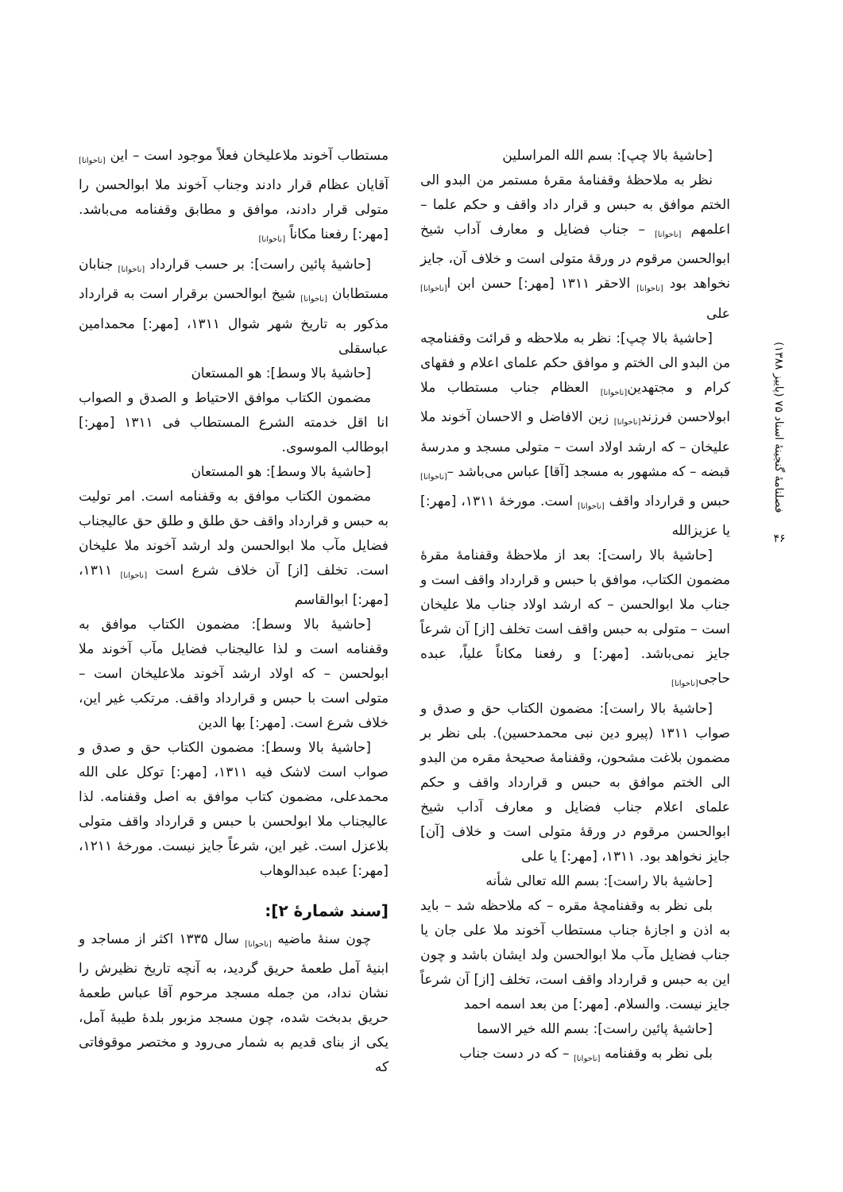فصلنامهٔ گنجینهٔ اسناد ۷۵ (پاییز ۱۳۸۸)
۴۶
[حاشیهٔ بالا چپ]: بسم الله المراسلین
نظر به ملاحظهٔ وقفنامهٔ مقرهٔ مستمر من البدو الی الختم موافق به حبس و قرار داد واقف و حکم علما – اعلمهم <sub>[ناخوانا]</sub> – جناب فضایل و معارف آداب شیخ ابوالحسن مرقوم در ورقهٔ متولی است و خلاف آن، جایز نخواهد بود <sub>[ناخوانا]</sub> الاحقر ۱۳۱۱ [مهر:] حسن ابن ا<sub>[ناخوانا]</sub> علی
[حاشیهٔ بالا چپ]: نظر به ملاحظه و قرائت وقفنامچه من البدو الی الختم و موافق حکم علمای اعلام و فقهای کرام و مجتهدین<sub>[ناخوانا]</sub> العظام جناب مستطاب ملا ابولاحسن فرزند<sub>[ناخوانا]</sub> زین الافاضل و الاحسان آخوند ملا علیخان – که ارشد اولاد است – متولی مسجد و مدرسهٔ قبضه – که مشهور به مسجد [آقا] عباس می‌باشد –<sub>[ناخوانا]</sub> حبس و قرارداد واقف <sub>[ناخوانا]</sub> است. مورخهٔ ۱۳۱۱، [مهر:] یا عزیزالله
[حاشیهٔ بالا راست]: بعد از ملاحظهٔ وقفنامهٔ مقرهٔ مضمون الکتاب، موافق با حبس و قرارداد واقف است و جناب ملا ابوالحسن – که ارشد اولاد جناب ملا علیخان است – متولی به حبس واقف است تخلف [از] آن شرعاً جایز نمی‌باشد. [مهر:] و رفعنا مکاناً علیاً، عبده حاجی<sub>[ناخوانا]</sub>
[حاشیهٔ بالا راست]: مضمون الکتاب حق و صدق و صواب ۱۳۱۱ (پیرو دین نبی محمدحسین). بلی نظر بر مضمون بلاغت مشحون، وقفنامهٔ صحیحهٔ مقره من البدو الی الختم موافق به حبس و قرارداد واقف و حکم علمای اعلام جناب فضایل و معارف آداب شیخ ابوالحسن مرقوم در ورقهٔ متولی است و خلاف [آن] جایز نخواهد بود. ۱۳۱۱، [مهر:] یا علی
[حاشیهٔ بالا راست]: بسم الله تعالی شأنه
بلی نظر به وقفنامچهٔ مقره – که ملاحظه شد – باید به اذن و اجازهٔ جناب مستطاب آخوند ملا علی جان یا جناب فضایل مآب ملا ابوالحسن ولد ایشان باشد و چون این به حبس و قرارداد واقف است، تخلف [از] آن شرعاً جایز نیست. والسلام. [مهر:] من بعد اسمه احمد
[حاشیهٔ پائین راست]: بسم الله خیر الاسما
بلی نظر به وقفنامه <sub>[ناخوانا]</sub> – که در دست جناب
مستطاب آخوند ملاعلیخان فعلاً موجود است – این <sub>[ناخوانا]</sub> آقایان عظام قرار دادند وجناب آخوند ملا ابوالحسن را متولی قرار دادند، موافق و مطابق وقفنامه می‌باشد. [مهر:] رفعنا مکاناً <sub>[ناخوانا]</sub>
[حاشیهٔ پائین راست]: بر حسب قرارداد <sub>[ناخوانا]</sub> جنابان مستطابان <sub>[ناخوانا]</sub> شیخ ابوالحسن برقرار است به قرارداد مذکور به تاریخ شهر شوال ۱۳۱۱، [مهر:] محمدامین عباسقلی
[حاشیهٔ بالا وسط]: هو المستعان
مضمون الکتاب موافق الاحتیاط و الصدق و الصواب انا اقل خدمته الشرع المستطاب فی ۱۳۱۱ [مهر:] ابوطالب الموسوی.
[حاشیهٔ بالا وسط]: هو المستعان
مضمون الکتاب موافق به وقفنامه است. امر تولیت به حبس و قرارداد واقف حق طلق و طلق حق عالیجناب فضایل مآب ملا ابوالحسن ولد ارشد آخوند ملا علیخان است. تخلف [از] آن خلاف شرع است <sub>[ناخوانا]</sub> ۱۳۱۱، [مهر:] ابوالقاسم
[حاشیهٔ بالا وسط]: مضمون الکتاب موافق به وقفنامه است و لذا عالیجناب فضایل مآب آخوند ملا ابولحسن – که اولاد ارشد آخوند ملاعلیخان است – متولی است با حبس و قرارداد واقف. مرتکب غیر این، خلاف شرع است. [مهر:] بها الدین
[حاشیهٔ بالا وسط]: مضمون الکتاب حق و صدق و صواب است لاشک فیه ۱۳۱۱، [مهر:] توکل علی الله محمدعلی، مضمون کتاب موافق به اصل وقفنامه. لذا عالیجناب ملا ابولحسن با حبس و قرارداد واقف متولی بلاعزل است. غیر این، شرعاً جایز نیست. مورخهٔ ۱۲۱۱، [مهر:] عبده عبدالوهاب
[سند شمارهٔ ۲]:
چون سنهٔ ماضیه <sub>[ناخوانا]</sub> سال ۱۳۳۵ اکثر از مساجد و ابنیهٔ آمل طعمهٔ حریق گردید، به آنچه تاریخ نظیرش را نشان نداد، من جمله مسجد مرحوم آقا عباس طعمهٔ حریق بدبخت شده، چون مسجد مزبور بلدهٔ طیبهٔ آمل، یکی از بنای قدیم به شمار می‌رود و مختصر موقوفاتی که